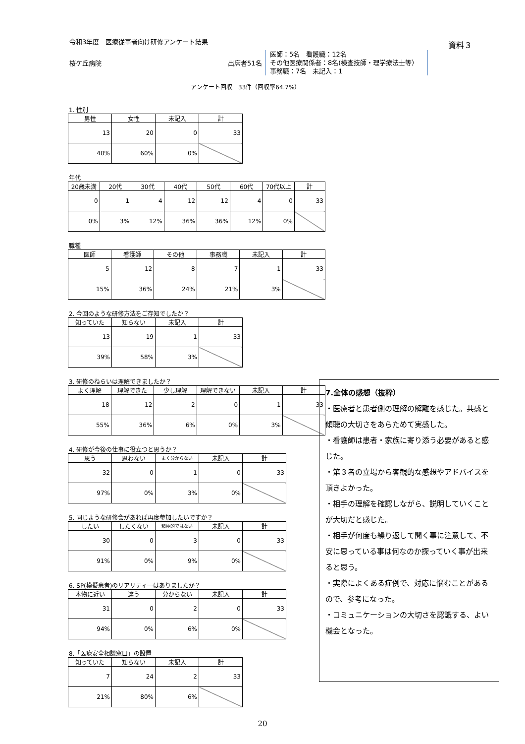令和3年度　医療従事者向け研修アンケート結果
桜ケ丘病院 出席者51名
医師：5名　看護職：12名
その他医療関係者：8名(検査技師・理学療法士等）事務職：7名　未記入：1
アンケート回収　33件（回収率64.7%）
資料３
1. 性別
| 男性 | 女性 | 未記入 | 計 |
| --- | --- | --- | --- |
| 13 | 20 | 0 | 33 |
| 40% | 60% | 0% | |
年代
| 20歳未満 | 20代 | 30代 | 40代 | 50代 | 60代 | 70代以上 | 計 |
| --- | --- | --- | --- | --- | --- | --- | --- |
| 0 | 1 | 4 | 12 | 12 | 4 | 0 | 33 |
| 0% | 3% | 12% | 36% | 36% | 12% | 0% | |
職種
| 医師 | 看護師 | その他 | 事務職 | 未記入 | 計 |
| --- | --- | --- | --- | --- | --- |
| 5 | 12 | 8 | 7 | 1 | 33 |
| 15% | 36% | 24% | 21% | 3% | |
2. 今回のような研修方法をご存知でしたか？
| 知っていた | 知らない | 未記入 | 計 |
| --- | --- | --- | --- |
| 13 | 19 | 1 | 33 |
| 39% | 58% | 3% | |
3. 研修のねらいは理解できましたか？
| よく理解 | 理解できた | 少し理解 | 理解できない | 未記入 | 計 |
| --- | --- | --- | --- | --- | --- |
| 18 | 12 | 2 | 0 | 1 | 33 |
| 55% | 36% | 6% | 0% | 3% | |
4. 研修が今後の仕事に役立つと思うか？
| 思う | 思わない | よく分からない | 未記入 | 計 |
| --- | --- | --- | --- | --- |
| 32 | 0 | 1 | 0 | 33 |
| 97% | 0% | 3% | 0% | |
5. 同じような研修会があれば再度参加したいですか？
| したい | したくない | 積極的ではない | 未記入 | 計 |
| --- | --- | --- | --- | --- |
| 30 | 0 | 3 | 0 | 33 |
| 91% | 0% | 9% | 0% | |
6. SP(模擬患者)のリアリティーはありましたか？
| 本物に近い | 違う | 分からない | 未記入 | 計 |
| --- | --- | --- | --- | --- |
| 31 | 0 | 2 | 0 | 33 |
| 94% | 0% | 6% | 0% | |
8.「医療安全相談窓口」の設置
| 知っていた | 知らない | 未記入 | 計 |
| --- | --- | --- | --- |
| 7 | 24 | 2 | 33 |
| 21% | 80% | 6% | |
7.全体の感想（抜粋）
・医療者と患者側の理解の解離を感じた。共感と傾聴の大切さをあらためて実感した。
・看護師は患者・家族に寄り添う必要があると感じた。
・第３者の立場から客観的な感想やアドバイスを頂きよかった。
・相手の理解を確認しながら、説明していくことが大切だと感じた。
・相手が何度も繰り返して聞く事に注意して、不安に思っている事は何なのか探っていく事が出来ると思う。
・実際によくある症例で、対応に悩むことがあるので、参考になった。
・コミュニケーションの大切さを認識する、よい機会となった。
20